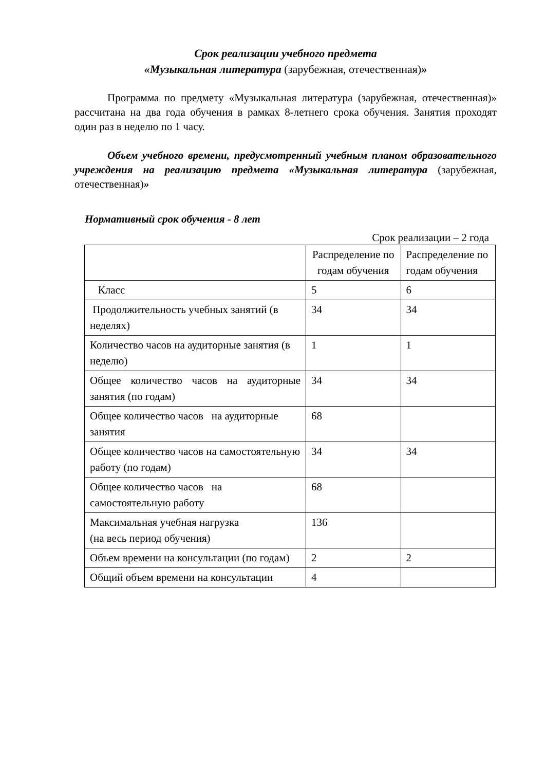Срок реализации учебного предмета
«Музыкальная литература (зарубежная, отечественная)»
Программа по предмету «Музыкальная литература (зарубежная, отечественная)» рассчитана на два года обучения в рамках 8-летнего срока обучения. Занятия проходят один раз в неделю по 1 часу.
Объем учебного времени, предусмотренный учебным планом образовательного учреждения на реализацию предмета «Музыкальная литература (зарубежная, отечественная)»
Нормативный срок обучения - 8 лет
Срок реализации – 2 года
| | Распределение по годам обучения | Распределение по годам обучения |
| Класс | 5 | 6 |
| Продолжительность учебных занятий (в неделях) | 34 | 34 |
| Количество часов на аудиторные занятия (в неделю) | 1 | 1 |
| Общее количество часов на аудиторные занятия (по годам) | 34 | 34 |
| Общее количество часов на аудиторные занятия | 68 | |
| Общее количество часов на самостоятельную работу (по годам) | 34 | 34 |
| Общее количество часов на самостоятельную работу | 68 | |
| Максимальная учебная нагрузка (на весь период обучения) | 136 | |
| Объем времени на консультации (по годам) | 2 | 2 |
| Общий объем времени на консультации | 4 | |